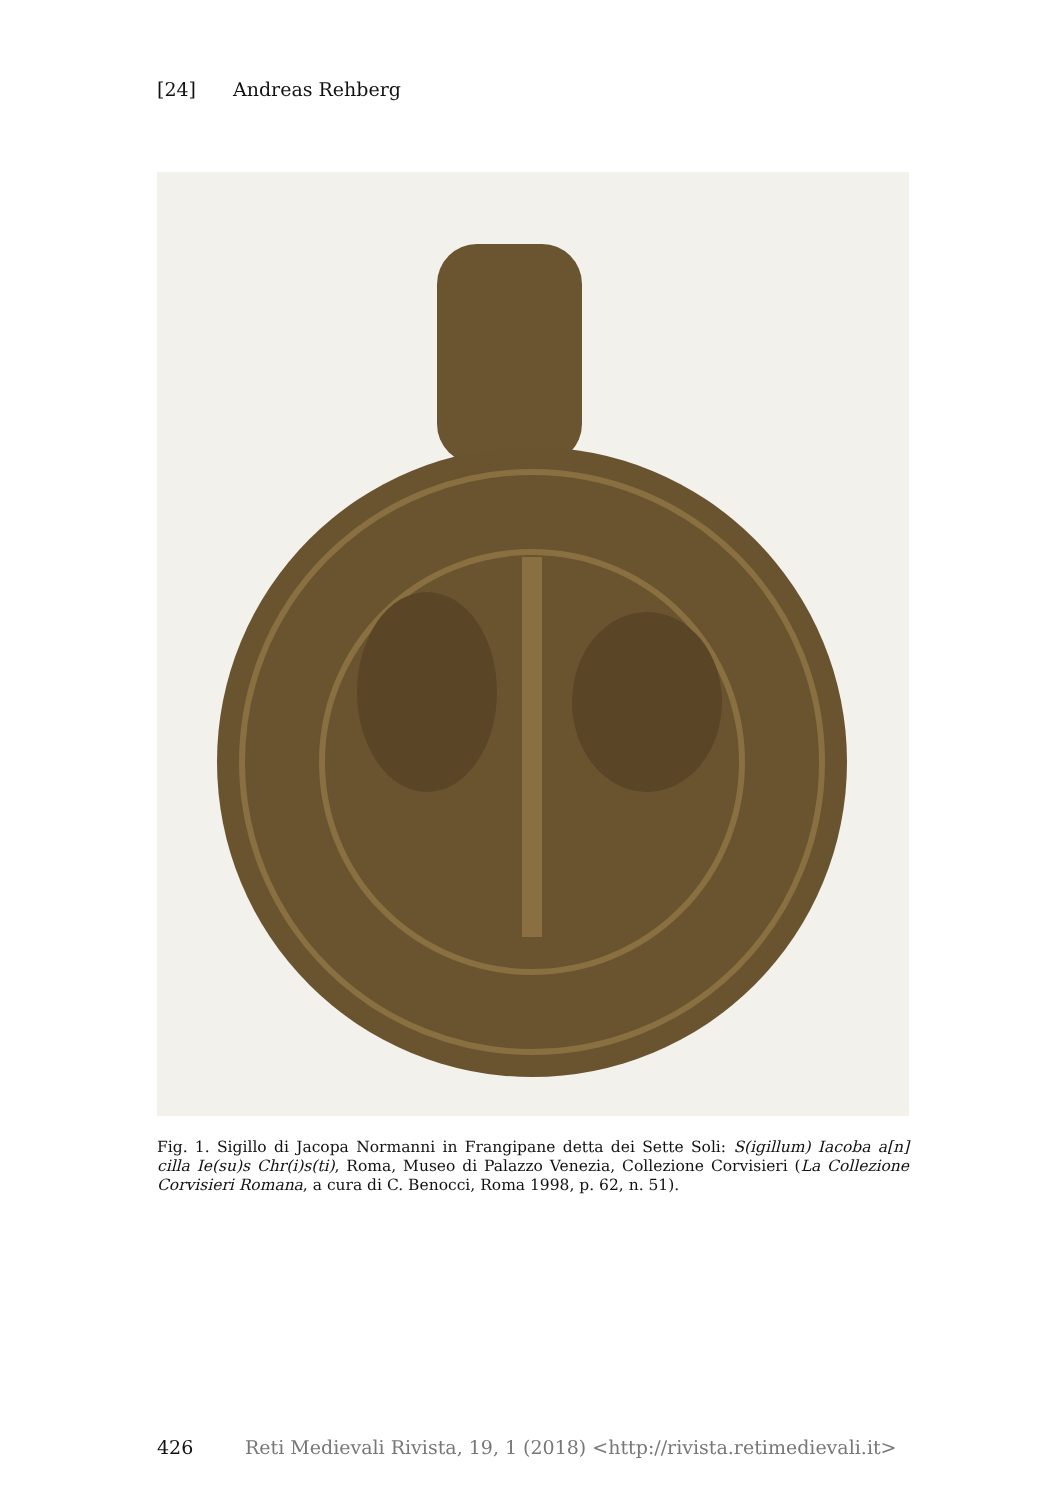[24] Andreas Rehberg
Fig. 1. Sigillo di Jacopa Normanni in Frangipane detta dei Sette Soli: S(igillum) Iacoba a[n] cilla Ie(su)s Chr(i)s(ti), Roma, Museo di Palazzo Venezia, Collezione Corvisieri (La Collezione Corvisieri Romana, a cura di C. Benocci, Roma 1998, p. 62, n. 51).
426 Reti Medievali Rivista, 19, 1 (2018) <http://rivista.retimedievali.it>